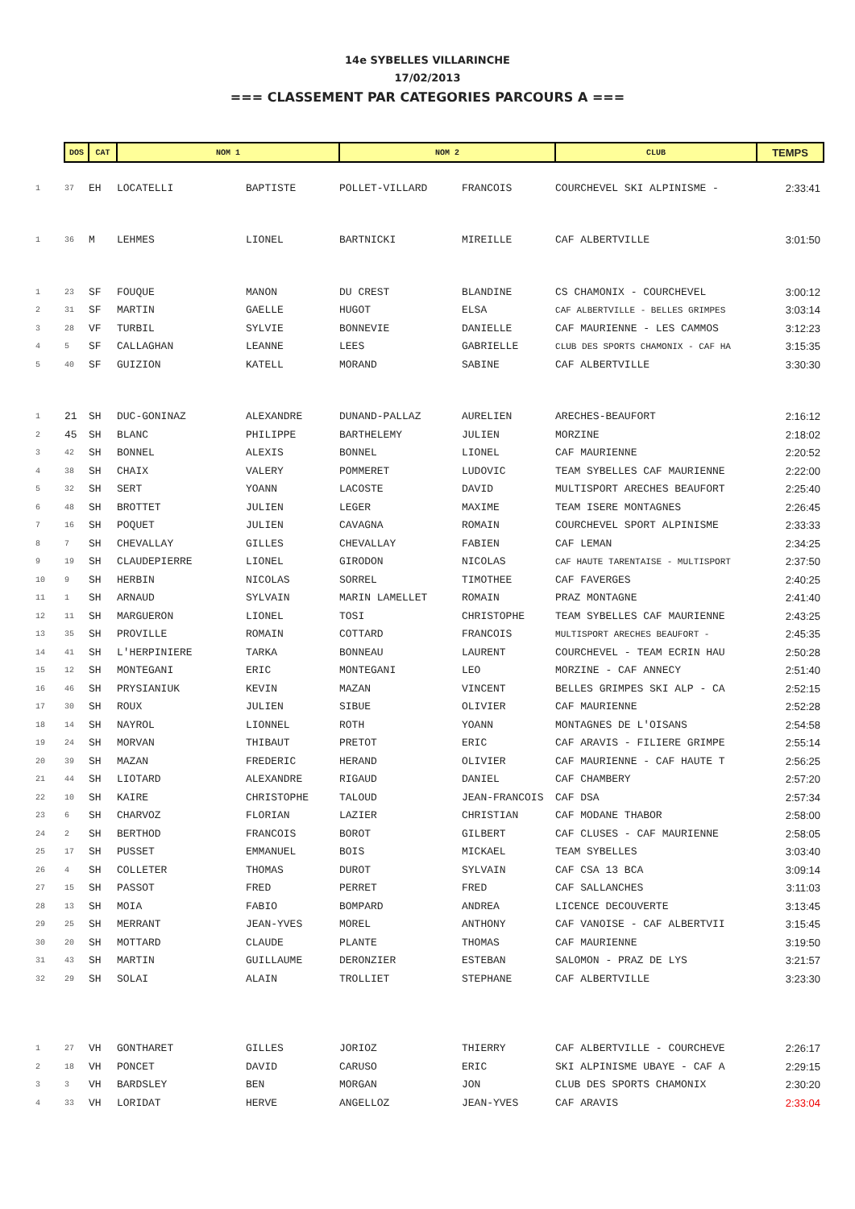14e SYBELLES VILLARINCHE
17/02/2013
=== CLASSEMENT PAR CATEGORIES PARCOURS A ===
| | DOS | CAT | NOM 1 | | NOM 2 | | CLUB | TEMPS |
| --- | --- | --- | --- | --- | --- | --- | --- | --- |
| 1 | 37 | EH | LOCATELLI | BAPTISTE | POLLET-VILLARD | FRANCOIS | COURCHEVEL SKI ALPINISME - | 2:33:41 |
| 1 | 36 | M | LEHMES | LIONEL | BARTNICKI | MIREILLE | CAF ALBERTVILLE | 3:01:50 |
| 1 | 23 | SF | FOUQUE | MANON | DU CREST | BLANDINE | CS CHAMONIX - COURCHEVEL | 3:00:12 |
| 2 | 31 | SF | MARTIN | GAELLE | HUGOT | ELSA | CAF ALBERTVILLE - BELLES GRIMPES | 3:03:14 |
| 3 | 28 | VF | TURBIL | SYLVIE | BONNEVIE | DANIELLE | CAF MAURIENNE - LES CAMMOS | 3:12:23 |
| 4 | 5 | SF | CALLAGHAN | LEANNE | LEES | GABRIELLE | CLUB DES SPORTS CHAMONIX - CAF HA | 3:15:35 |
| 5 | 40 | SF | GUIZION | KATELL | MORAND | SABINE | CAF ALBERTVILLE | 3:30:30 |
| 1 | 21 | SH | DUC-GONINAZ | ALEXANDRE | DUNAND-PALLAZ | AURELIEN | ARECHES-BEAUFORT | 2:16:12 |
| 2 | 45 | SH | BLANC | PHILIPPE | BARTHELEMY | JULIEN | MORZINE | 2:18:02 |
| 3 | 42 | SH | BONNEL | ALEXIS | BONNEL | LIONEL | CAF MAURIENNE | 2:20:52 |
| 4 | 38 | SH | CHAIX | VALERY | POMMERET | LUDOVIC | TEAM SYBELLES CAF MAURIENNE | 2:22:00 |
| 5 | 32 | SH | SERT | YOANN | LACOSTE | DAVID | MULTISPORT ARECHES BEAUFORT | 2:25:40 |
| 6 | 48 | SH | BROTTET | JULIEN | LEGER | MAXIME | TEAM ISERE MONTAGNES | 2:26:45 |
| 7 | 16 | SH | POQUET | JULIEN | CAVAGNA | ROMAIN | COURCHEVEL SPORT ALPINISME | 2:33:33 |
| 8 | 7 | SH | CHEVALLAY | GILLES | CHEVALLAY | FABIEN | CAF LEMAN | 2:34:25 |
| 9 | 19 | SH | CLAUDEPIERRE | LIONEL | GIRODON | NICOLAS | CAF HAUTE TARENTAISE - MULTISPORT | 2:37:50 |
| 10 | 9 | SH | HERBIN | NICOLAS | SORREL | TIMOTHEE | CAF FAVERGES | 2:40:25 |
| 11 | 1 | SH | ARNAUD | SYLVAIN | MARIN LAMELLET | ROMAIN | PRAZ MONTAGNE | 2:41:40 |
| 12 | 11 | SH | MARGUERON | LIONEL | TOSI | CHRISTOPHE | TEAM SYBELLES CAF MAURIENNE | 2:43:25 |
| 13 | 35 | SH | PROVILLE | ROMAIN | COTTARD | FRANCOIS | MULTISPORT ARECHES BEAUFORT - | 2:45:35 |
| 14 | 41 | SH | L'HERPINIERE | TARKA | BONNEAU | LAURENT | COURCHEVEL - TEAM ECRIN HAU | 2:50:28 |
| 15 | 12 | SH | MONTEGANI | ERIC | MONTEGANI | LEO | MORZINE - CAF ANNECY | 2:51:40 |
| 16 | 46 | SH | PRYSIANIUK | KEVIN | MAZAN | VINCENT | BELLES GRIMPES SKI ALP - CA | 2:52:15 |
| 17 | 30 | SH | ROUX | JULIEN | SIBUE | OLIVIER | CAF MAURIENNE | 2:52:28 |
| 18 | 14 | SH | NAYROL | LIONNEL | ROTH | YOANN | MONTAGNES DE L'OISANS | 2:54:58 |
| 19 | 24 | SH | MORVAN | THIBAUT | PRETOT | ERIC | CAF ARAVIS - FILIERE GRIMPE | 2:55:14 |
| 20 | 39 | SH | MAZAN | FREDERIC | HERAND | OLIVIER | CAF MAURIENNE - CAF HAUTE T | 2:56:25 |
| 21 | 44 | SH | LIOTARD | ALEXANDRE | RIGAUD | DANIEL | CAF CHAMBERY | 2:57:20 |
| 22 | 10 | SH | KAIRE | CHRISTOPHE | TALOUD | JEAN-FRANCOIS | CAF DSA | 2:57:34 |
| 23 | 6 | SH | CHARVOZ | FLORIAN | LAZIER | CHRISTIAN | CAF MODANE THABOR | 2:58:00 |
| 24 | 2 | SH | BERTHOD | FRANCOIS | BOROT | GILBERT | CAF CLUSES - CAF MAURIENNE | 2:58:05 |
| 25 | 17 | SH | PUSSET | EMMANUEL | BOIS | MICKAEL | TEAM SYBELLES | 3:03:40 |
| 26 | 4 | SH | COLLETER | THOMAS | DUROT | SYLVAIN | CAF CSA 13 BCA | 3:09:14 |
| 27 | 15 | SH | PASSOT | FRED | PERRET | FRED | CAF SALLANCHES | 3:11:03 |
| 28 | 13 | SH | MOIA | FABIO | BOMPARD | ANDREA | LICENCE DECOUVERTE | 3:13:45 |
| 29 | 25 | SH | MERRANT | JEAN-YVES | MOREL | ANTHONY | CAF VANOISE - CAF ALBERTVII | 3:15:45 |
| 30 | 20 | SH | MOTTARD | CLAUDE | PLANTE | THOMAS | CAF MAURIENNE | 3:19:50 |
| 31 | 43 | SH | MARTIN | GUILLAUME | DERONZIER | ESTEBAN | SALOMON - PRAZ DE LYS | 3:21:57 |
| 32 | 29 | SH | SOLAI | ALAIN | TROLLIET | STEPHANE | CAF ALBERTVILLE | 3:23:30 |
| 1 | 27 | VH | GONTHARET | GILLES | JORIOZ | THIERRY | CAF ALBERTVILLE - COURCHEVE | 2:26:17 |
| 2 | 18 | VH | PONCET | DAVID | CARUSO | ERIC | SKI ALPINISME UBAYE - CAF A | 2:29:15 |
| 3 | 3 | VH | BARDSLEY | BEN | MORGAN | JON | CLUB DES SPORTS CHAMONIX | 2:30:20 |
| 4 | 33 | VH | LORIDAT | HERVE | ANGELLOZ | JEAN-YVES | CAF ARAVIS | 2:33:04 |